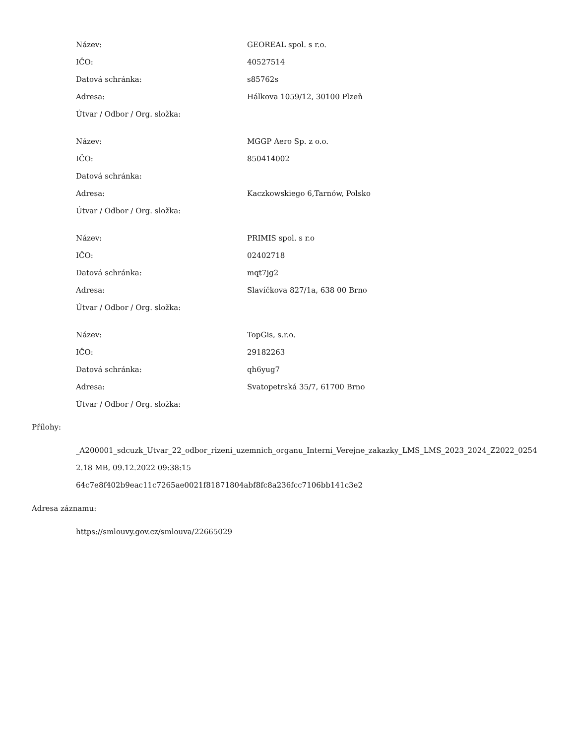| Název: | GEOREAL spol. s r.o. |
| IČO: | 40527514 |
| Datová schránka: | s85762s |
| Adresa: | Hálkova 1059/12, 30100 Plzeň |
| Útvar / Odbor / Org. složka: | |
| Název: | MGGP Aero Sp. z o.o. |
| IČO: | 850414002 |
| Datová schránka: | |
| Adresa: | Kaczkowskiego 6,Tarnów, Polsko |
| Útvar / Odbor / Org. složka: | |
| Název: | PRIMIS spol. s r.o |
| IČO: | 02402718 |
| Datová schránka: | mqt7jg2 |
| Adresa: | Slavíčkova 827/1a, 638 00 Brno |
| Útvar / Odbor / Org. složka: | |
| Název: | TopGis, s.r.o. |
| IČO: | 29182263 |
| Datová schránka: | qh6yug7 |
| Adresa: | Svatopetrská 35/7, 61700 Brno |
| Útvar / Odbor / Org. složka: | |
Přílohy:
_A200001_sdcuzk_Utvar_22_odbor_rizeni_uzemnich_organu_Interni_Verejne_zakazky_LMS_LMS_2023_2024_Z2022_0254
2.18 MB, 09.12.2022 09:38:15
64c7e8f402b9eac11c7265ae0021f81871804abf8fc8a236fcc7106bb141c3e2
Adresa záznamu:
https://smlouvy.gov.cz/smlouva/22665029